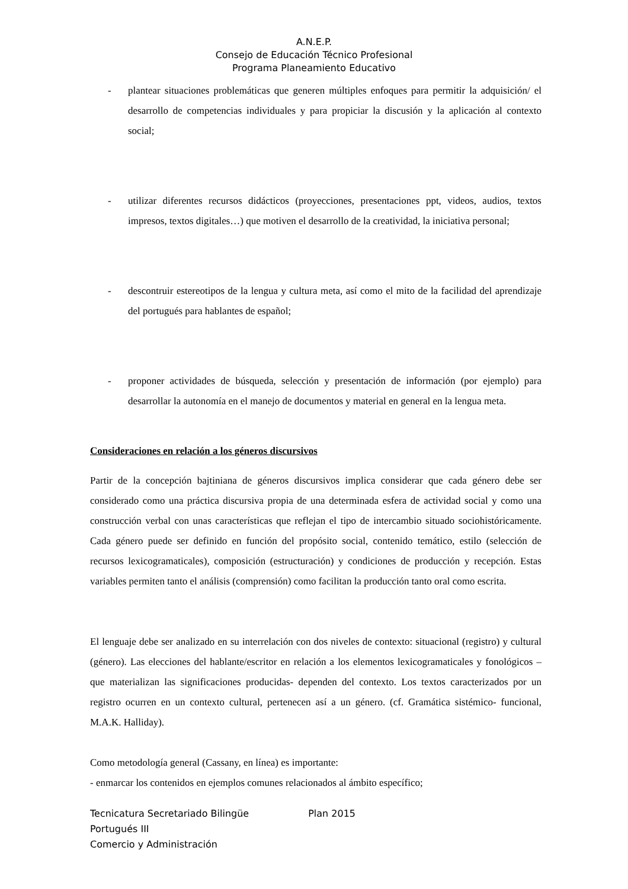A.N.E.P.
Consejo de Educación Técnico Profesional
Programa Planeamiento Educativo
- plantear situaciones problemáticas que generen múltiples enfoques para permitir la adquisición/ el desarrollo de competencias individuales y para propiciar la discusión y la aplicación al contexto social;
- utilizar diferentes recursos didácticos (proyecciones, presentaciones ppt, videos, audios, textos impresos, textos digitales…) que motiven el desarrollo de la creatividad, la iniciativa personal;
- descontruir estereotipos de la lengua y cultura meta, así como el mito de la facilidad del aprendizaje del portugués para hablantes de español;
- proponer actividades de búsqueda, selección y presentación de información (por ejemplo) para desarrollar la autonomía en el manejo de documentos y material en general en la lengua meta.
Consideraciones en relación a los géneros discursivos
Partir de la concepción bajtiniana de géneros discursivos implica considerar que cada género debe ser considerado como una práctica discursiva propia de una determinada esfera de actividad social y como una construcción verbal con unas características que reflejan el tipo de intercambio situado sociohistóricamente. Cada género puede ser definido en función del propósito social, contenido temático, estilo (selección de recursos lexicogramaticales), composición (estructuración) y condiciones de producción y recepción. Estas variables permiten tanto el análisis (comprensión) como facilitan la producción tanto oral como escrita.
El lenguaje debe ser analizado en su interrelación con dos niveles de contexto: situacional (registro) y cultural (género). Las elecciones del hablante/escritor en relación a los elementos lexicogramaticales y fonológicos – que materializan las significaciones producidas- dependen del contexto. Los textos caracterizados por un registro ocurren en un contexto cultural, pertenecen así a un género. (cf. Gramática sistémico- funcional, M.A.K. Halliday).
Como metodología general (Cassany, en línea) es importante:
- enmarcar los contenidos en ejemplos comunes relacionados al ámbito específico;
Tecnicatura Secretariado Bilingüe Plan 2015
Portugués III
Comercio y Administración